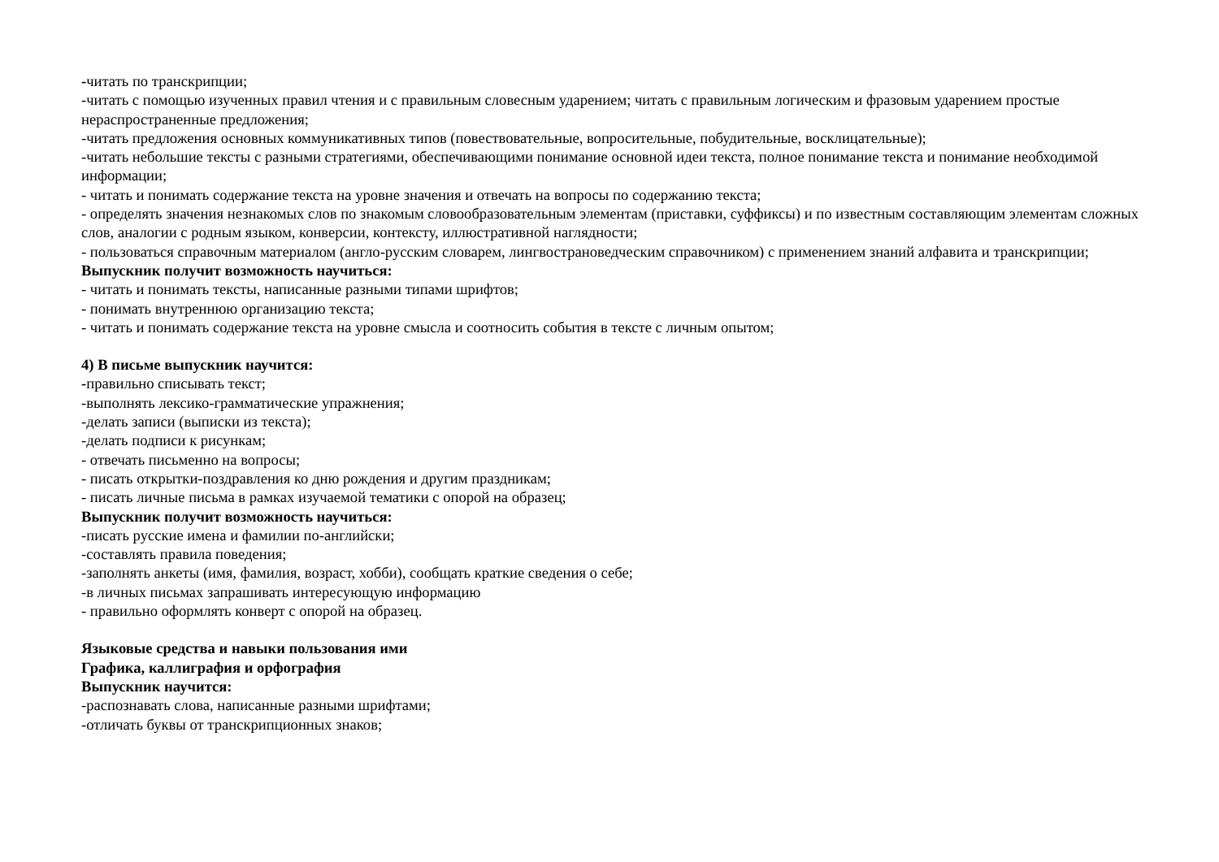-читать по транскрипции;
-читать с помощью изученных правил чтения и с правильным словесным ударением; читать с правильным логическим и фразовым ударением простые нераспространенные предложения;
-читать предложения основных коммуникативных типов (повествовательные, вопросительные, побудительные, восклицательные);
-читать небольшие тексты с разными стратегиями, обеспечивающими понимание основной идеи текста, полное понимание текста и понимание необходимой информации;
- читать и понимать содержание текста на уровне значения и отвечать на вопросы по содержанию текста;
- определять значения незнакомых слов по знакомым словообразовательным элементам (приставки, суффиксы) и по известным составляющим элементам сложных слов, аналогии с родным языком, конверсии, контексту, иллюстративной наглядности;
- пользоваться справочным материалом (англо-русским словарем, лингвострановедческим справочником) с применением знаний алфавита и транскрипции;
Выпускник получит возможность научиться:
- читать и понимать тексты, написанные разными типами шрифтов;
- понимать внутреннюю организацию текста;
- читать и понимать содержание текста на уровне смысла и соотносить события в тексте с личным опытом;
4) В письме выпускник научится:
-правильно списывать текст;
-выполнять лексико-грамматические упражнения;
-делать записи (выписки из текста);
-делать подписи к рисункам;
- отвечать письменно на вопросы;
- писать открытки-поздравления ко дню рождения и другим праздникам;
- писать личные письма в рамках изучаемой тематики с опорой на образец;
Выпускник получит возможность научиться:
-писать русские имена и фамилии по-английски;
-составлять правила поведения;
-заполнять анкеты (имя, фамилия, возраст, хобби), сообщать краткие сведения о себе;
-в личных письмах запрашивать интересующую информацию
- правильно оформлять конверт с опорой на образец.
Языковые средства и навыки пользования ими
Графика, каллиграфия и орфография
Выпускник научится:
-распознавать слова, написанные разными шрифтами;
-отличать буквы от транскрипционных знаков;